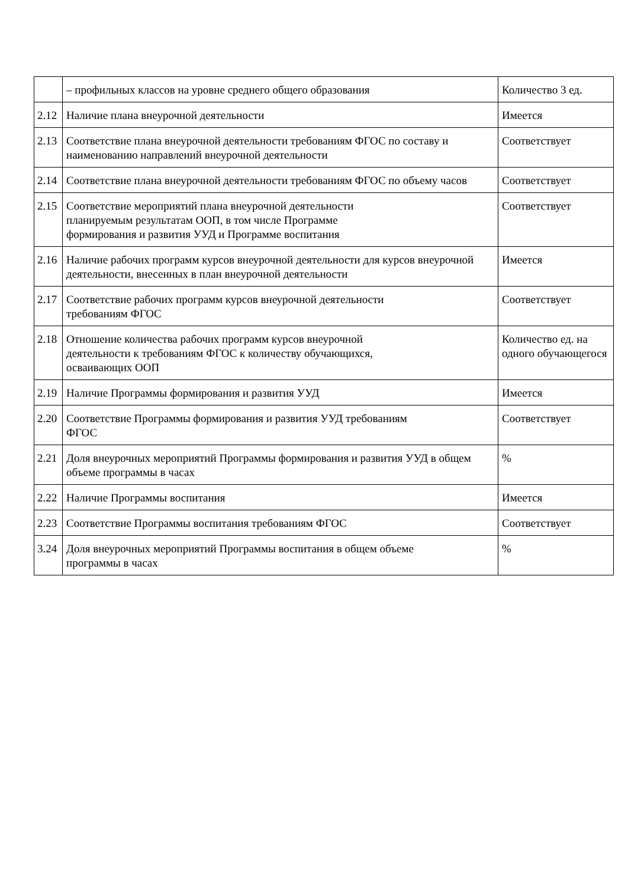| | – профильных классов на уровне среднего общего образования | Количество 3 ед. |
| 2.12 | Наличие плана внеурочной деятельности | Имеется |
| 2.13 | Соответствие плана внеурочной деятельности требованиям ФГОС по составу и наименованию направлений внеурочной деятельности | Соответствует |
| 2.14 | Соответствие плана внеурочной деятельности требованиям ФГОС по объему часов | Соответствует |
| 2.15 | Соответствие мероприятий плана внеурочной деятельности планируемым результатам ООП, в том числе Программе формирования и развития УУД и Программе воспитания | Соответствует |
| 2.16 | Наличие рабочих программ курсов внеурочной деятельности для курсов внеурочной деятельности, внесенных в план внеурочной деятельности | Имеется |
| 2.17 | Соответствие рабочих программ курсов внеурочной деятельности требованиям ФГОС | Соответствует |
| 2.18 | Отношение количества рабочих программ курсов внеурочной деятельности к требованиям ФГОС к количеству обучающихся, осваивающих ООП | Количество ед. на одного обучающегося |
| 2.19 | Наличие Программы формирования и развития УУД | Имеется |
| 2.20 | Соответствие Программы формирования и развития УУД требованиям ФГОС | Соответствует |
| 2.21 | Доля внеурочных мероприятий Программы формирования и развития УУД в общем объеме программы в часах | % |
| 2.22 | Наличие Программы воспитания | Имеется |
| 2.23 | Соответствие Программы воспитания требованиям ФГОС | Соответствует |
| 3.24 | Доля внеурочных мероприятий Программы воспитания в общем объеме программы в часах | % |